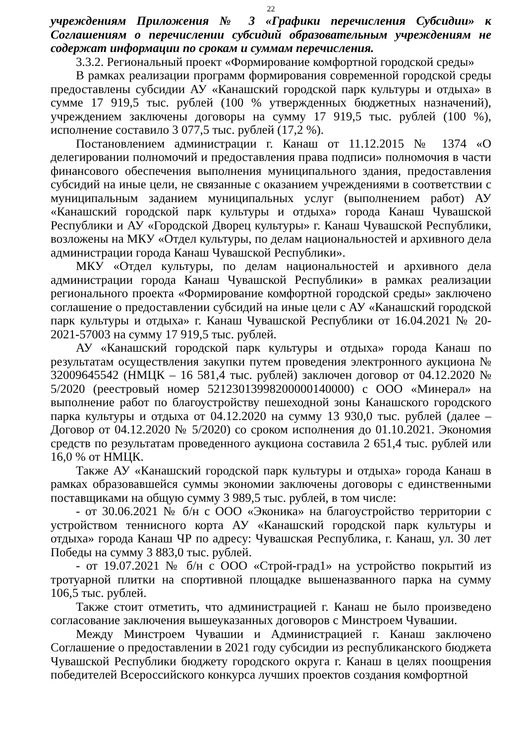22
учреждениям Приложения № 3 «Графики перечисления Субсидии» к Соглашениям о перечислении субсидий образовательным учреждениям не содержат информации по срокам и суммам перечисления.
3.3.2. Региональный проект «Формирование комфортной городской среды»
В рамках реализации программ формирования современной городской среды предоставлены субсидии АУ «Канашский городской парк культуры и отдыха» в сумме 17 919,5 тыс. рублей (100 % утвержденных бюджетных назначений), учреждением заключены договоры на сумму 17 919,5 тыс. рублей (100 %), исполнение составило 3 077,5 тыс. рублей (17,2 %).
Постановлением администрации г. Канаш от 11.12.2015 № 1374 «О делегировании полномочий и предоставления права подписи» полномочия в части финансового обеспечения выполнения муниципального здания, предоставления субсидий на иные цели, не связанные с оказанием учреждениями в соответствии с муниципальным заданием муниципальных услуг (выполнением работ) АУ «Канашский городской парк культуры и отдыха» города Канаш Чувашской Республики и АУ «Городской Дворец культуры» г. Канаш Чувашской Республики, возложены на МКУ «Отдел культуры, по делам национальностей и архивного дела администрации города Канаш Чувашской Республики».
МКУ «Отдел культуры, по делам национальностей и архивного дела администрации города Канаш Чувашской Республики» в рамках реализации регионального проекта «Формирование комфортной городской среды» заключено соглашение о предоставлении субсидий на иные цели с АУ «Канашский городской парк культуры и отдыха» г. Канаш Чувашской Республики от 16.04.2021 № 20-2021-57003 на сумму 17 919,5 тыс. рублей.
АУ «Канашский городской парк культуры и отдыха» города Канаш по результатам осуществления закупки путем проведения электронного аукциона № 32009645542 (НМЦК – 16 581,4 тыс. рублей) заключен договор от 04.12.2020 № 5/2020 (реестровый номер 52123013998200000140000) с ООО «Минерал» на выполнение работ по благоустройству пешеходной зоны Канашского городского парка культуры и отдыха от 04.12.2020 на сумму 13 930,0 тыс. рублей (далее – Договор от 04.12.2020 № 5/2020) со сроком исполнения до 01.10.2021. Экономия средств по результатам проведенного аукциона составила 2 651,4 тыс. рублей или 16,0 % от НМЦК.
Также АУ «Канашский городской парк культуры и отдыха» города Канаш в рамках образовавшейся суммы экономии заключены договоры с единственными поставщиками на общую сумму 3 989,5 тыс. рублей, в том числе:
- от 30.06.2021 № б/н с ООО «Эконика» на благоустройство территории с устройством теннисного корта АУ «Канашский городской парк культуры и отдыха» города Канаш ЧР по адресу: Чувашская Республика, г. Канаш, ул. 30 лет Победы на сумму 3 883,0 тыс. рублей.
- от 19.07.2021 № б/н с ООО «Строй-град1» на устройство покрытий из тротуарной плитки на спортивной площадке вышеназванного парка на сумму 106,5 тыс. рублей.
Также стоит отметить, что администрацией г. Канаш не было произведено согласование заключения вышеуказанных договоров с Минстроем Чувашии.
Между Минстроем Чувашии и Администрацией г. Канаш заключено Соглашение о предоставлении в 2021 году субсидии из республиканского бюджета Чувашской Республики бюджету городского округа г. Канаш в целях поощрения победителей Всероссийского конкурса лучших проектов создания комфортной